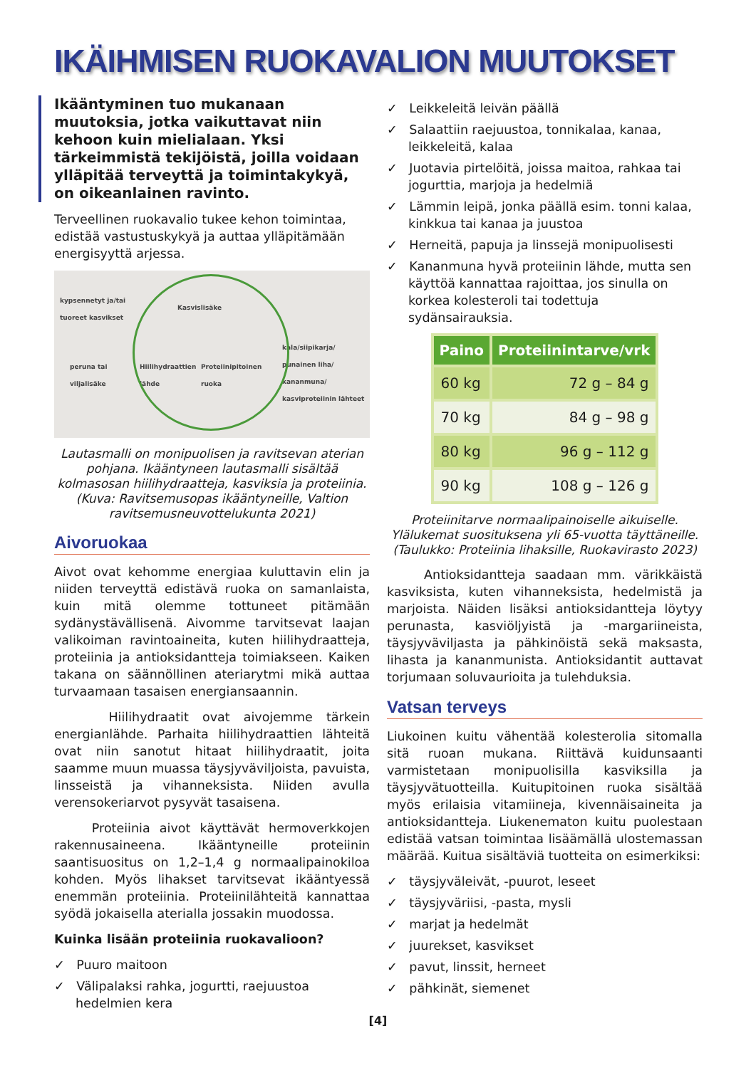IKÄIHMISEN RUOKAVALION MUUTOKSET
Ikääntyminen tuo mukanaan muutoksia, jotka vaikuttavat niin kehoon kuin mielialaan. Yksi tärkeimmistä tekijöistä, joilla voidaan ylläpitää terveyttä ja toimintakykyä, on oikeanlainen ravinto.
Terveellinen ruokavalio tukee kehon toimintaa, edistää vastustuskykyä ja auttaa ylläpitämään energisyyttä arjessa.
kypsennetyt ja/tai
tuoreet kasvikset
Kasvislisäke
peruna tai
viljalisäke
Hiilihydraattien
lähde
Proteiinipitoinen
ruoka
kala/siipikarja/
punainen liha/
kananmuna/
kasviproteiinin lähteet
Lautasmalli on monipuolisen ja ravitsevan aterian pohjana. Ikääntyneen lautasmalli sisältää kolmasosan hiilihydraatteja, kasviksia ja proteiinia. (Kuva: Ravitsemusopas ikääntyneille, Valtion ravitsemusneuvottelukunta 2021)
Aivoruokaa
Aivot ovat kehomme energiaa kuluttavin elin ja niiden terveyttä edistävä ruoka on samanlaista, kuin mitä olemme tottuneet pitämään sydänystävällisenä. Aivomme tarvitsevat laajan valikoiman ravintoaineita, kuten hiilihydraatteja, proteiinia ja antioksidantteja toimiakseen. Kaiken takana on säännöllinen ateriarytmi mikä auttaa turvaamaan tasaisen energiansaannin.
Hiilihydraatit ovat aivojemme tärkein energianlähde. Parhaita hiilihydraattien lähteitä ovat niin sanotut hitaat hiilihydraatit, joita saamme muun muassa täysjyväviljoista, pavuista, linsseistä ja vihanneksista. Niiden avulla verensokeriarvot pysyvät tasaisena.
Proteiinia aivot käyttävät hermoverkkojen rakennusaineena. Ikääntyneille proteiinin saantisuositus on 1,2–1,4 g normaalipainokiloa kohden. Myös lihakset tarvitsevat ikääntyessä enemmän proteiinia. Proteiinilähteitä kannattaa syödä jokaisella aterialla jossakin muodossa.
Kuinka lisään proteiinia ruokavalioon?
✓ Puuro maitoon
✓ Välipalaksi rahka, jogurtti, raejuustoa hedelmien kera
✓ Leikkeleitä leivän päällä
✓ Salaattiin raejuustoa, tonnikalaa, kanaa, leikkeleitä, kalaa
✓ Juotavia pirtelöitä, joissa maitoa, rahkaa tai jogurttia, marjoja ja hedelmiä
✓ Lämmin leipä, jonka päällä esim. tonni kalaa, kinkkua tai kanaa ja juustoa
✓ Herneitä, papuja ja linssejä monipuolisesti
✓ Kananmuna hyvä proteiinin lähde, mutta sen käyttöä kannattaa rajoittaa, jos sinulla on korkea kolesteroli tai todettuja sydänsairauksia.
| Paino | Proteiinintarve/vrk |
| --- | --- |
| 60 kg | 72 g – 84 g |
| 70 kg | 84 g – 98 g |
| 80 kg | 96 g – 112 g |
| 90 kg | 108 g – 126 g |
Proteiinitarve normaalipainoiselle aikuiselle. Ylälukemat suosituksena yli 65-vuotta täyttäneille. (Taulukko: Proteiinia lihaksille, Ruokavirasto 2023)
Antioksidantteja saadaan mm. värikkäistä kasviksista, kuten vihanneksista, hedelmistä ja marjoista. Näiden lisäksi antioksidantteja löytyy perunasta, kasviöljyistä ja -margariineista, täysjyväviljasta ja pähkinöistä sekä maksasta, lihasta ja kananmunista. Antioksidantit auttavat torjumaan soluvaurioita ja tulehduksia.
Vatsan terveys
Liukoinen kuitu vähentää kolesterolia sitomalla sitä ruoan mukana. Riittävä kuidunsaanti varmistetaan monipuolisilla kasviksilla ja täysjyvätuotteilla. Kuitupitoinen ruoka sisältää myös erilaisia vitamiineja, kivennäisaineita ja antioksidantteja. Liukenematon kuitu puolestaan edistää vatsan toimintaa lisäämällä ulostemassan määrää. Kuitua sisältäviä tuotteita on esimerkiksi:
✓ täysjyväleivät, -puurot, leseet
✓ täysjyväriisi, -pasta, mysli
✓ marjat ja hedelmät
✓ juurekset, kasvikset
✓ pavut, linssit, herneet
✓ pähkinät, siemenet
[4]